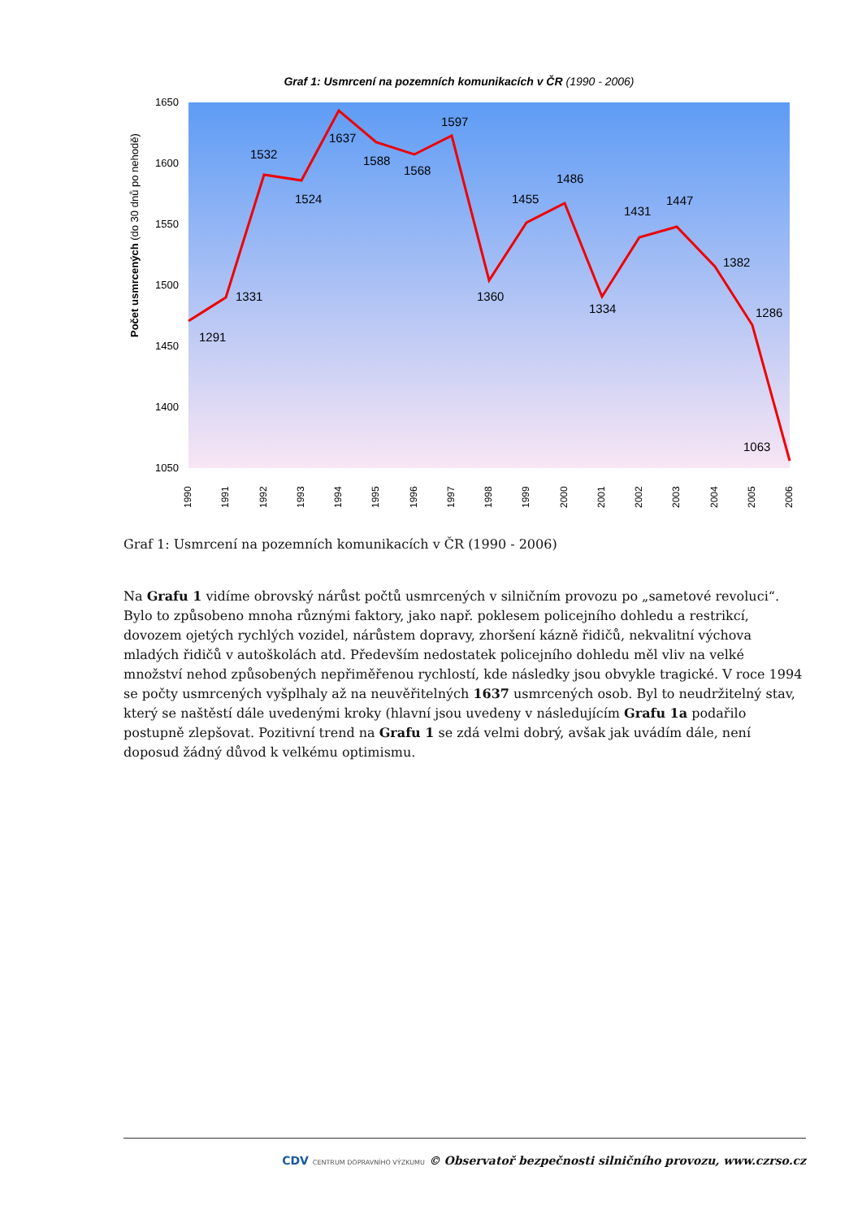Graf 1: Usmrcení na pozemních komunikacích v ČR (1990 - 2006)
Počet usmrcených (do 30 dnů po nehodě)
1650
1600
1550
1500
1450
1400
1050
1291
1331
1532
1524
1637
1588
1568
1597
1360
1455
1486
1334
1431
1447
1382
1286
1063
1990
1991
1992
1993
1994
1995
1996
1997
1998
1999
2000
2001
2002
2003
2004
2005
2006
Graf 1: Usmrcení na pozemních komunikacích v ČR (1990 - 2006)
Na Grafu 1 vidíme obrovský nárůst počtů usmrcených v silničním provozu po „sametové revoluci“. Bylo to způsobeno mnoha různými faktory, jako např. poklesem policejního dohledu a restrikcí, dovozem ojetých rychlých vozidel, nárůstem dopravy, zhoršení kázně řidičů, nekvalitní výchova mladých řidičů v autoškolách atd. Především nedostatek policejního dohledu měl vliv na velké množství nehod způsobených nepřiměřenou rychlostí, kde následky jsou obvykle tragické. V roce 1994 se počty usmrcených vyšplhaly až na neuvěřitelných 1637 usmrcených osob. Byl to neudržitelný stav, který se naštěstí dále uvedenými kroky (hlavní jsou uvedeny v následujícím Grafu 1a podařilo postupně zlepšovat. Pozitivní trend na Grafu 1 se zdá velmi dobrý, avšak jak uvádím dále, není doposud žádný důvod k velkému optimismu.
CDV CENTRUM DOPRAVNÍHO VÝZKUMU © Observatoř bezpečnosti silničního provozu, www.czrso.cz